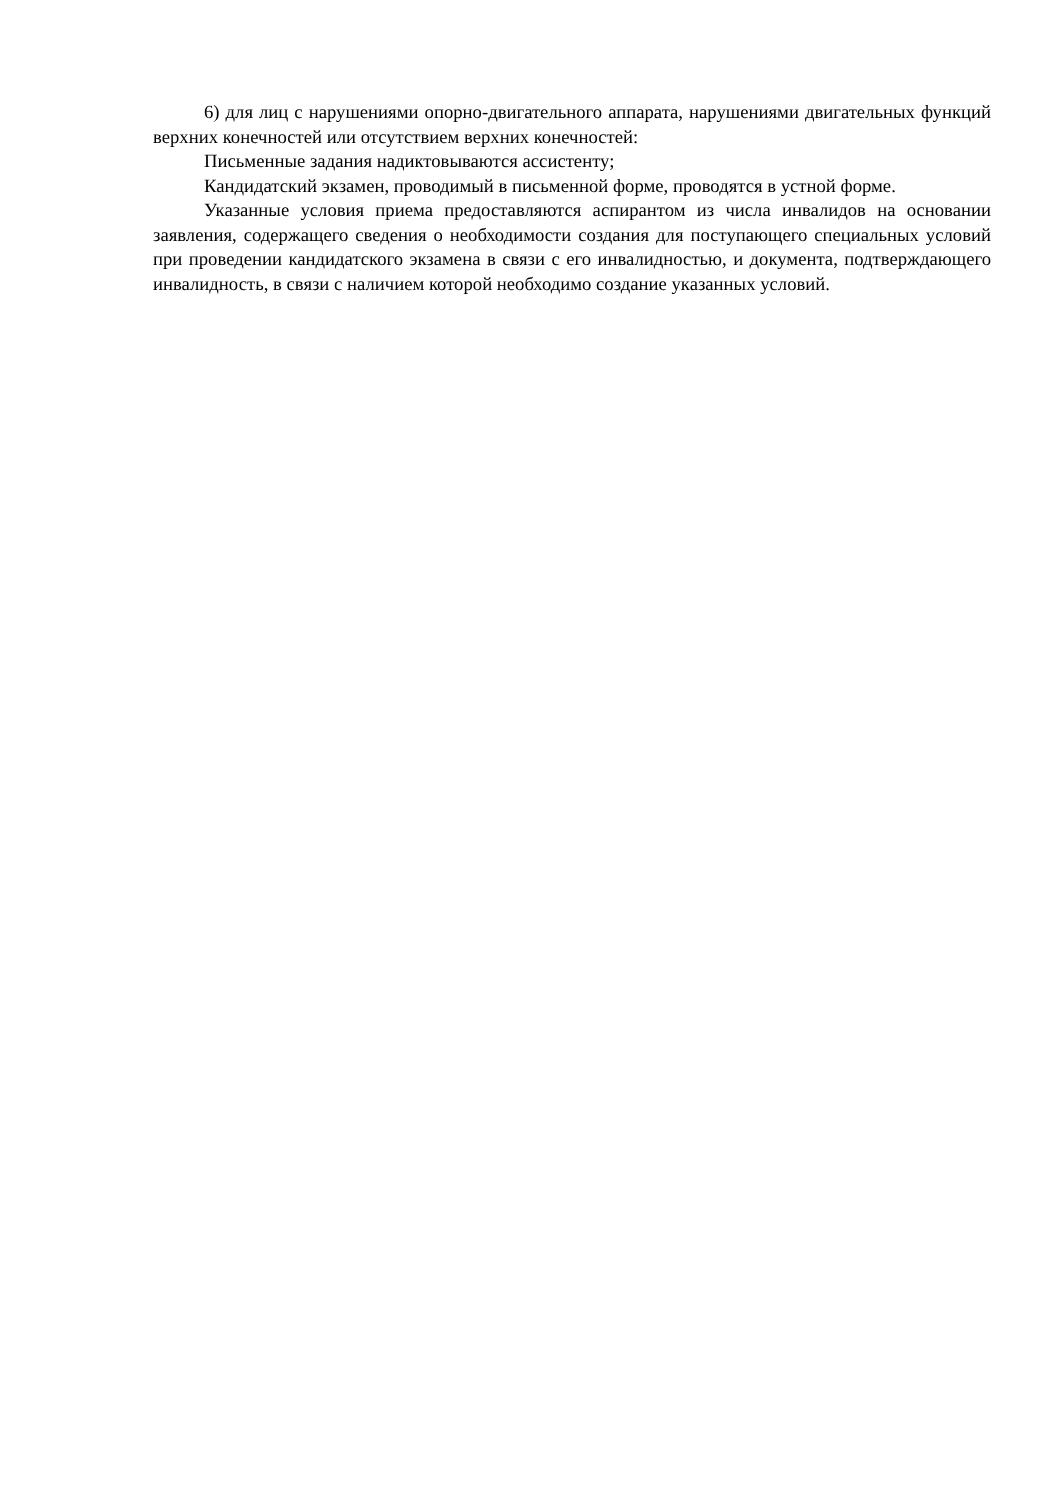6) для лиц с нарушениями опорно-двигательного аппарата, нарушениями двигательных функций верхних конечностей или отсутствием верхних конечностей:
Письменные задания надиктовываются ассистенту;
Кандидатский экзамен, проводимый в письменной форме, проводятся в устной форме.
Указанные условия приема предоставляются аспирантом из числа инвалидов на основании заявления, содержащего сведения о необходимости создания для поступающего специальных условий при проведении кандидатского экзамена в связи с его инвалидностью, и документа, подтверждающего инвалидность, в связи с наличием которой необходимо создание указанных условий.